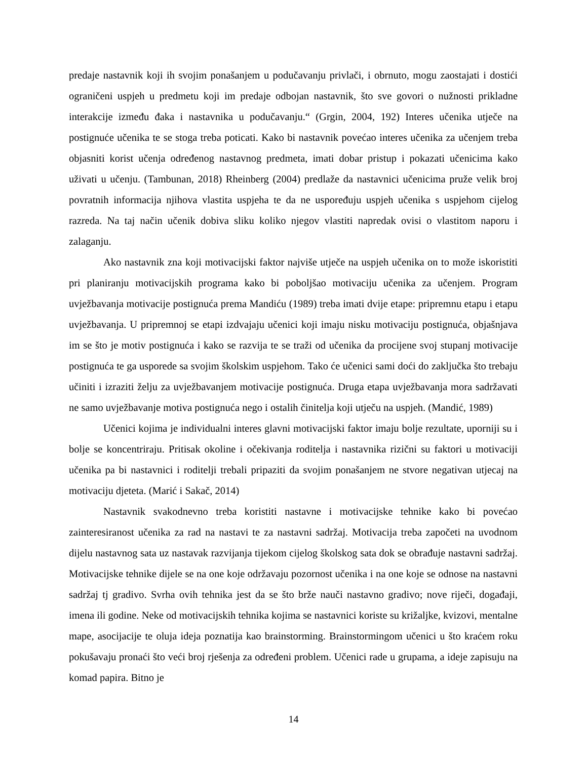predaje nastavnik koji ih svojim ponašanjem u podučavanju privlači, i obrnuto, mogu zaostajati i dostići ograničeni uspjeh u predmetu koji im predaje odbojan nastavnik, što sve govori o nužnosti prikladne interakcije između đaka i nastavnika u podučavanju.“ (Grgin, 2004, 192) Interes učenika utječe na postignuće učenika te se stoga treba poticati. Kako bi nastavnik povećao interes učenika za učenjem treba objasniti korist učenja određenog nastavnog predmeta, imati dobar pristup i pokazati učenicima kako uživati u učenju. (Tambunan, 2018) Rheinberg (2004) predlaže da nastavnici učenicima pruže velik broj povratnih informacija njihova vlastita uspjeha te da ne uspoređuju uspjeh učenika s uspjehom cijelog razreda. Na taj način učenik dobiva sliku koliko njegov vlastiti napredak ovisi o vlastitom naporu i zalaganju.
Ako nastavnik zna koji motivacijski faktor najviše utječe na uspjeh učenika on to može iskoristiti pri planiranju motivacijskih programa kako bi poboljšao motivaciju učenika za učenjem. Program uvježbavanja motivacije postignuća prema Mandiću (1989) treba imati dvije etape: pripremnu etapu i etapu uvježbavanja. U pripremnoj se etapi izdvajaju učenici koji imaju nisku motivaciju postignuća, objašnjava im se što je motiv postignuća i kako se razvija te se traži od učenika da procijene svoj stupanj motivacije postignuća te ga usporede sa svojim školskim uspjehom. Tako će učenici sami doći do zaključka što trebaju učiniti i izraziti želju za uvježbavanjem motivacije postignuća. Druga etapa uvježbavanja mora sadržavati ne samo uvježbavanje motiva postignuća nego i ostalih činitelja koji utječu na uspjeh. (Mandić, 1989)
Učenici kojima je individualni interes glavni motivacijski faktor imaju bolje rezultate, uporniji su i bolje se koncentriraju. Pritisak okoline i očekivanja roditelja i nastavnika rizični su faktori u motivaciji učenika pa bi nastavnici i roditelji trebali pripaziti da svojim ponašanjem ne stvore negativan utjecaj na motivaciju djeteta. (Marić i Sakač, 2014)
Nastavnik svakodnevno treba koristiti nastavne i motivacijske tehnike kako bi povećao zainteresiranost učenika za rad na nastavi te za nastavni sadržaj. Motivacija treba započeti na uvodnom dijelu nastavnog sata uz nastavak razvijanja tijekom cijelog školskog sata dok se obrađuje nastavni sadržaj. Motivacijske tehnike dijele se na one koje održavaju pozornost učenika i na one koje se odnose na nastavni sadržaj tj gradivo. Svrha ovih tehnika jest da se što brže nauči nastavno gradivo; nove riječi, događaji, imena ili godine. Neke od motivacijskih tehnika kojima se nastavnici koriste su križaljke, kvizovi, mentalne mape, asocijacije te oluja ideja poznatija kao brainstorming. Brainstormingom učenici u što kraćem roku pokušavaju pronaći što veći broj rješenja za određeni problem. Učenici rade u grupama, a ideje zapisuju na komad papira. Bitno je
14